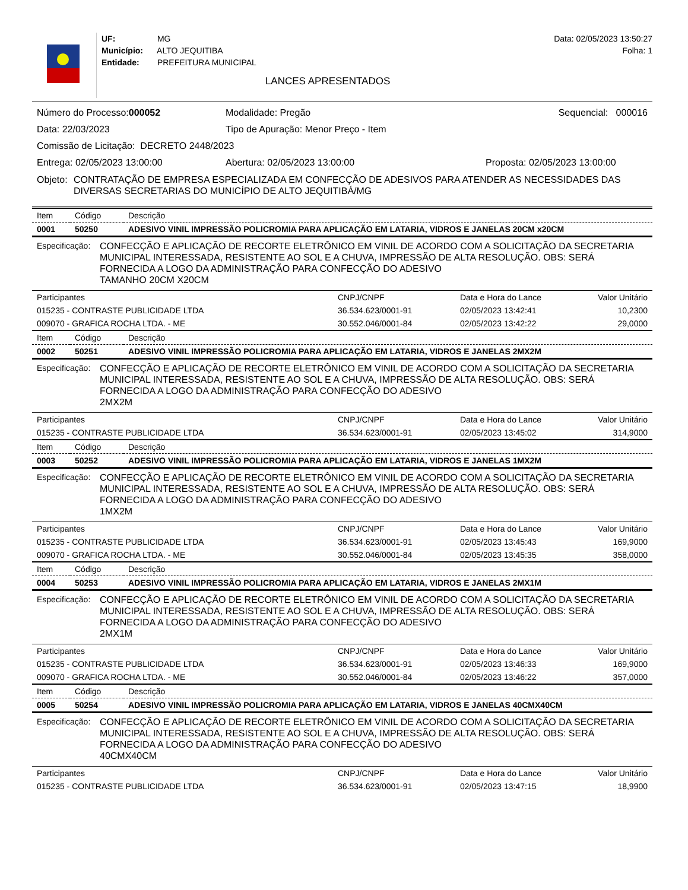UF: MG
Município: ALTO JEQUITIBA
Entidade: PREFEITURA MUNICIPAL
LANCES APRESENTADOS
Data: 02/05/2023 13:50:27
Folha: 1
Número do Processo:000052 Modalidade: Pregão Sequencial: 000016
Data: 22/03/2023 Tipo de Apuração: Menor Preço - Item
Comissão de Licitação: DECRETO 2448/2023
Entrega: 02/05/2023 13:00:00 Abertura: 02/05/2023 13:00:00 Proposta: 02/05/2023 13:00:00
Objeto: CONTRATAÇÃO DE EMPRESA ESPECIALIZADA EM CONFECÇÃO DE ADESIVOS PARA ATENDER AS NECESSIDADES DAS DIVERSAS SECRETARIAS DO MUNICÍPIO DE ALTO JEQUITIBÁ/MG
| Item | Código | Descrição |
| --- | --- | --- |
| 0001 | 50250 | ADESIVO VINIL IMPRESSÃO POLICROMIA PARA APLICAÇÃO EM LATARIA, VIDROS E JANELAS 20CM x20CM |
Especificação: CONFECÇÃO E APLICAÇÃO DE RECORTE ELETRÔNICO EM VINIL DE ACORDO COM A SOLICITAÇÃO DA SECRETARIA MUNICIPAL INTERESSADA, RESISTENTE AO SOL E A CHUVA, IMPRESSÃO DE ALTA RESOLUÇÃO. OBS: SERÁ FORNECIDA A LOGO DA ADMINISTRAÇÃO PARA CONFECÇÃO DO ADESIVO
TAMANHO 20CM X20CM
| Participantes | CNPJ/CNPF | Data e Hora do Lance | Valor Unitário |
| --- | --- | --- | --- |
| 015235 - CONTRASTE PUBLICIDADE LTDA | 36.534.623/0001-91 | 02/05/2023 13:42:41 | 10,2300 |
| 009070 - GRAFICA ROCHA LTDA. - ME | 30.552.046/0001-84 | 02/05/2023 13:42:22 | 29,0000 |
| Item | Código | Descrição |
| --- | --- | --- |
| 0002 | 50251 | ADESIVO VINIL IMPRESSÃO POLICROMIA PARA APLICAÇÃO EM LATARIA, VIDROS E JANELAS 2MX2M |
Especificação: CONFECÇÃO E APLICAÇÃO DE RECORTE ELETRÔNICO EM VINIL DE ACORDO COM A SOLICITAÇÃO DA SECRETARIA MUNICIPAL INTERESSADA, RESISTENTE AO SOL E A CHUVA, IMPRESSÃO DE ALTA RESOLUÇÃO. OBS: SERÁ FORNECIDA A LOGO DA ADMINISTRAÇÃO PARA CONFECÇÃO DO ADESIVO
2MX2M
| Participantes | CNPJ/CNPF | Data e Hora do Lance | Valor Unitário |
| --- | --- | --- | --- |
| 015235 - CONTRASTE PUBLICIDADE LTDA | 36.534.623/0001-91 | 02/05/2023 13:45:02 | 314,9000 |
| Item | Código | Descrição |
| --- | --- | --- |
| 0003 | 50252 | ADESIVO VINIL IMPRESSÃO POLICROMIA PARA APLICAÇÃO EM LATARIA, VIDROS E JANELAS 1MX2M |
Especificação: CONFECÇÃO E APLICAÇÃO DE RECORTE ELETRÔNICO EM VINIL DE ACORDO COM A SOLICITAÇÃO DA SECRETARIA MUNICIPAL INTERESSADA, RESISTENTE AO SOL E A CHUVA, IMPRESSÃO DE ALTA RESOLUÇÃO. OBS: SERÁ FORNECIDA A LOGO DA ADMINISTRAÇÃO PARA CONFECÇÃO DO ADESIVO
1MX2M
| Participantes | CNPJ/CNPF | Data e Hora do Lance | Valor Unitário |
| --- | --- | --- | --- |
| 015235 - CONTRASTE PUBLICIDADE LTDA | 36.534.623/0001-91 | 02/05/2023 13:45:43 | 169,9000 |
| 009070 - GRAFICA ROCHA LTDA. - ME | 30.552.046/0001-84 | 02/05/2023 13:45:35 | 358,0000 |
| Item | Código | Descrição |
| --- | --- | --- |
| 0004 | 50253 | ADESIVO VINIL IMPRESSÃO POLICROMIA PARA APLICAÇÃO EM LATARIA, VIDROS E JANELAS 2MX1M |
Especificação: CONFECÇÃO E APLICAÇÃO DE RECORTE ELETRÔNICO EM VINIL DE ACORDO COM A SOLICITAÇÃO DA SECRETARIA MUNICIPAL INTERESSADA, RESISTENTE AO SOL E A CHUVA, IMPRESSÃO DE ALTA RESOLUÇÃO. OBS: SERÁ FORNECIDA A LOGO DA ADMINISTRAÇÃO PARA CONFECÇÃO DO ADESIVO
2MX1M
| Participantes | CNPJ/CNPF | Data e Hora do Lance | Valor Unitário |
| --- | --- | --- | --- |
| 015235 - CONTRASTE PUBLICIDADE LTDA | 36.534.623/0001-91 | 02/05/2023 13:46:33 | 169,9000 |
| 009070 - GRAFICA ROCHA LTDA. - ME | 30.552.046/0001-84 | 02/05/2023 13:46:22 | 357,0000 |
| Item | Código | Descrição |
| --- | --- | --- |
| 0005 | 50254 | ADESIVO VINIL IMPRESSÃO POLICROMIA PARA APLICAÇÃO EM LATARIA, VIDROS E JANELAS 40CMX40CM |
Especificação: CONFECÇÃO E APLICAÇÃO DE RECORTE ELETRÔNICO EM VINIL DE ACORDO COM A SOLICITAÇÃO DA SECRETARIA MUNICIPAL INTERESSADA, RESISTENTE AO SOL E A CHUVA, IMPRESSÃO DE ALTA RESOLUÇÃO. OBS: SERÁ FORNECIDA A LOGO DA ADMINISTRAÇÃO PARA CONFECÇÃO DO ADESIVO
40CMX40CM
| Participantes | CNPJ/CNPF | Data e Hora do Lance | Valor Unitário |
| --- | --- | --- | --- |
| 015235 - CONTRASTE PUBLICIDADE LTDA | 36.534.623/0001-91 | 02/05/2023 13:47:15 | 18,9900 |